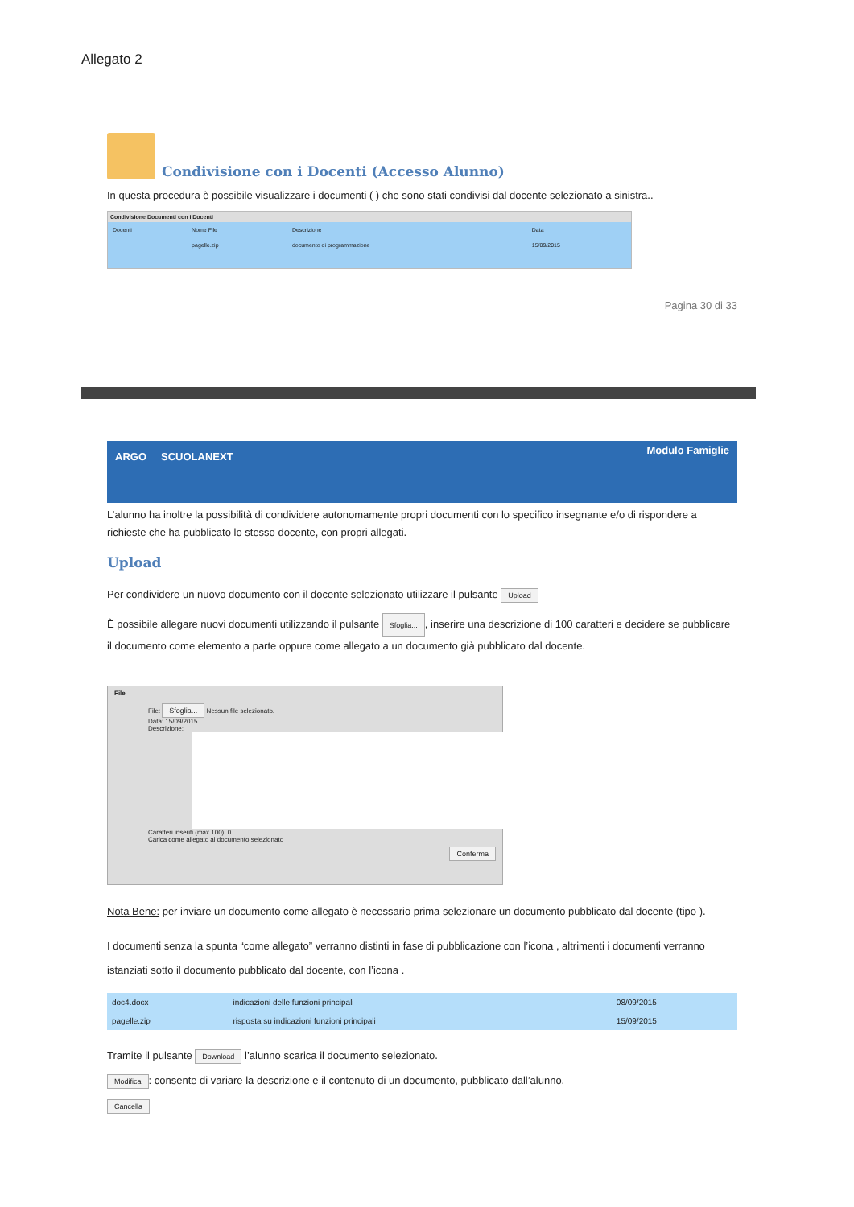Allegato 2
Condivisione con i Docenti (Accesso Alunno)
In questa procedura è possibile visualizzare i documenti ( ) che sono stati condivisi dal docente selezionato a sinistra..
Condivisione Documenti con i Docenti
| Docenti | Nome File | Descrizione | Data |
| | pagelle.zip | documento di programmazione | 15/09/2015 |
Pagina 30 di 33
ARGO SCUOLANEXT Modulo Famiglie
L’alunno ha inoltre la possibilità di condividere autonomamente propri documenti con lo specifico insegnante e/o di rispondere a richieste che ha pubblicato lo stesso docente, con propri allegati.
Upload
Per condividere un nuovo documento con il docente selezionato utilizzare il pulsante Upload
È possibile allegare nuovi documenti utilizzando il pulsante Sfoglia..., inserire una descrizione di 100 caratteri e decidere se pubblicare il documento come elemento a parte oppure come allegato a un documento già pubblicato dal docente.
File
File: Sfoglia... Nessun file selezionato.
Data: 15/09/2015
Descrizione:
Caratteri inseriti (max 100): 0
Carica come allegato al documento selezionato
Conferma
Nota Bene: per inviare un documento come allegato è necessario prima selezionare un documento pubblicato dal docente (tipo ).
I documenti senza la spunta “come allegato” verranno distinti in fase di pubblicazione con l’icona , altrimenti i documenti verranno istanziati sotto il documento pubblicato dal docente, con l’icona .
| doc4.docx | indicazioni delle funzioni principali | 08/09/2015 |
| pagelle.zip | risposta su indicazioni funzioni principali | 15/09/2015 |
Tramite il pulsante Download l’alunno scarica il documento selezionato.
Modifica: consente di variare la descrizione e il contenuto di un documento, pubblicato dall’alunno.
Cancella